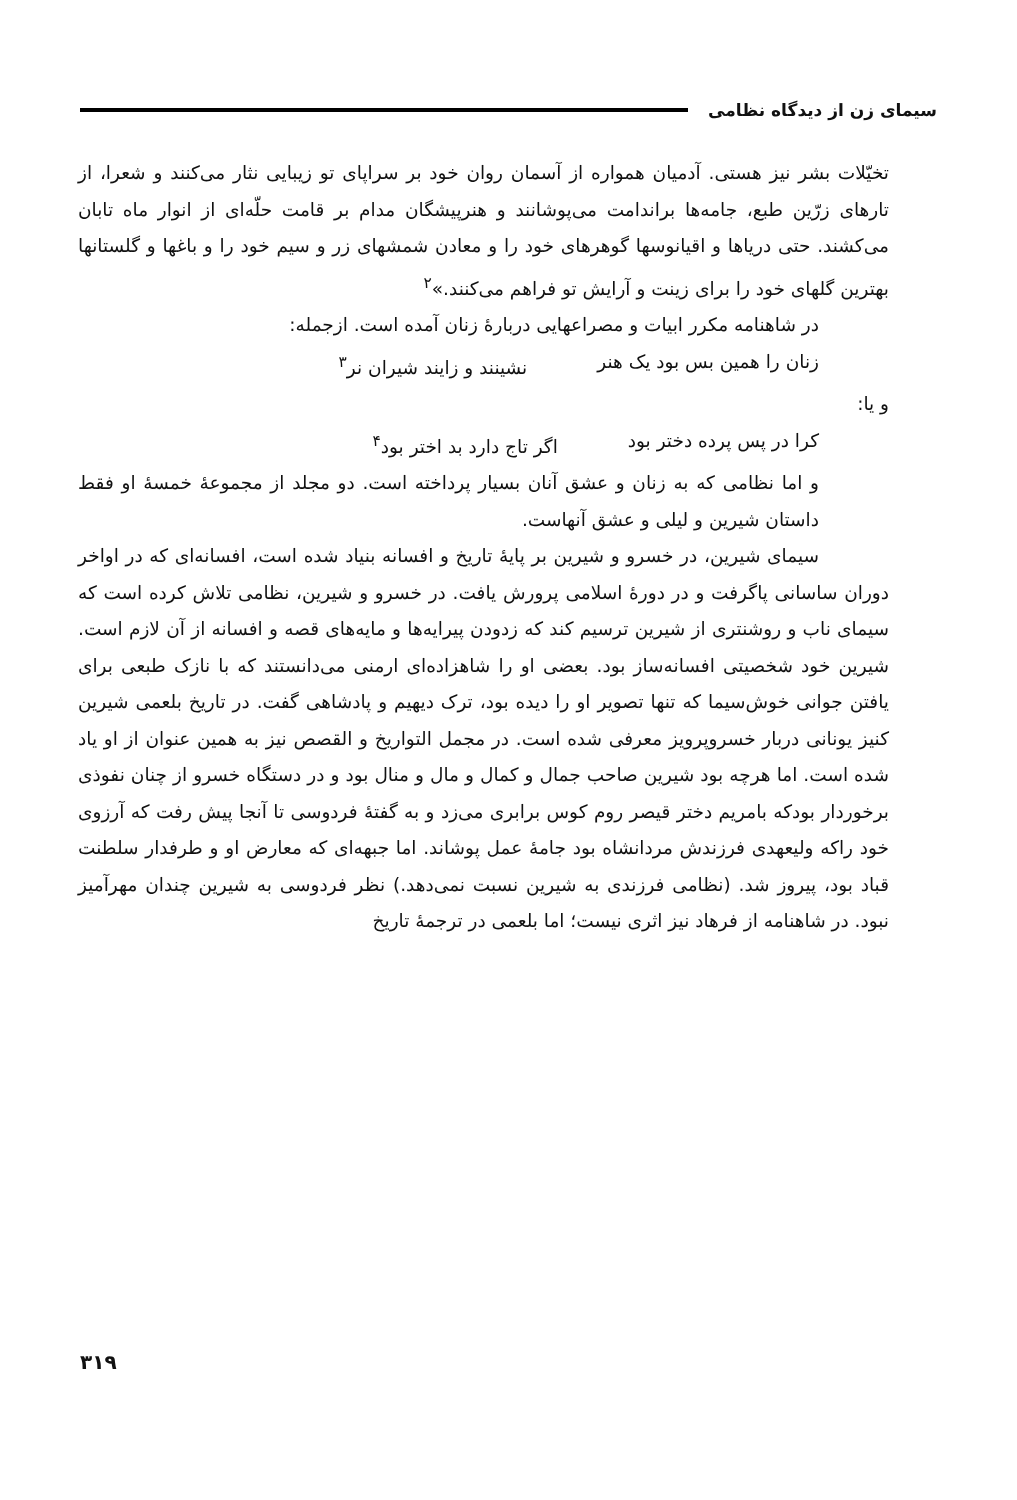سیمای زن از دیدگاه نظامی
تخیّلات بشر نیز هستی. آدمیان همواره از آسمان روان خود بر سراپای تو زیبایی نثار می‌کنند و شعرا، از تارهای زرّین طبع، جامه‌ها براندامت می‌پوشانند و هنرپیشگان مدام بر قامت حلّه‌ای از انوار ماه تابان می‌کشند. حتی دریاها و اقیانوسها گوهرهای خود را و معادن شمشهای زر و سیم خود را و باغها و گلستانها بهترین گلهای خود را برای زینت و آرایش تو فراهم می‌کنند.»<sup>۲</sup>
در شاهنامه مکرر ابیات و مصراعهایی دربارهٔ زنان آمده است. ازجمله:
زنان را همین بس بود یک هنر نشینند و زایند شیران نر<sup>۳</sup>
و یا:
کرا در پس پرده دختر بود اگر تاج دارد بد اختر بود<sup>۴</sup>
و اما نظامی که به زنان و عشق آنان بسیار پرداخته است. دو مجلد از مجموعهٔ خمسهٔ او فقط داستان شیرین و لیلی و عشق آنهاست.
سیمای شیرین، در خسرو و شیرین بر پایهٔ تاریخ و افسانه بنیاد شده است، افسانه‌ای که در اواخر دوران ساسانی پاگرفت و در دورهٔ اسلامی پرورش یافت. در خسرو و شیرین، نظامی تلاش کرده است که سیمای ناب و روشنتری از شیرین ترسیم کند که زدودن پیرایه‌ها و مایه‌های قصه و افسانه از آن لازم است. شیرین خود شخصیتی افسانه‌ساز بود. بعضی او را شاهزاده‌ای ارمنی می‌دانستند که با نازک طبعی برای یافتن جوانی خوش‌سیما که تنها تصویر او را دیده بود، ترک دیهیم و پادشاهی گفت. در تاریخ بلعمی شیرین کنیز یونانی دربار خسروپرویز معرفی شده است. در مجمل التواریخ و القصص نیز به همین عنوان از او یاد شده است. اما هرچه بود شیرین صاحب جمال و کمال و مال و منال بود و در دستگاه خسرو از چنان نفوذی برخوردار بودکه بامریم دختر قیصر روم کوس برابری می‌زد و به گفتهٔ فردوسی تا آنجا پیش رفت که آرزوی خود راکه ولیعهدی فرزندش مردانشاه بود جامهٔ عمل پوشاند. اما جبهه‌ای که معارض او و طرفدار سلطنت قباد بود، پیروز شد. (نظامی فرزندی به شیرین نسبت نمی‌دهد.) نظر فردوسی به شیرین چندان مهرآمیز نبود. در شاهنامه از فرهاد نیز اثری نیست؛ اما بلعمی در ترجمهٔ تاریخ
۳۱۹